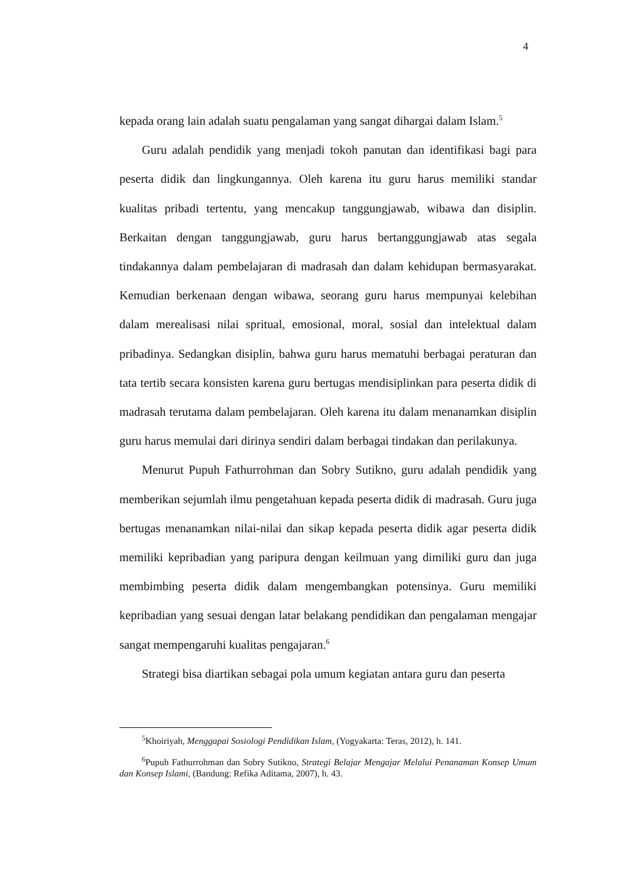4
kepada orang lain adalah suatu pengalaman yang sangat dihargai dalam Islam.<sup>5</sup>
Guru adalah pendidik yang menjadi tokoh panutan dan identifikasi bagi para peserta didik dan lingkungannya. Oleh karena itu guru harus memiliki standar kualitas pribadi tertentu, yang mencakup tanggungjawab, wibawa dan disiplin. Berkaitan dengan tanggungjawab, guru harus bertanggungjawab atas segala tindakannya dalam pembelajaran di madrasah dan dalam kehidupan bermasyarakat. Kemudian berkenaan dengan wibawa, seorang guru harus mempunyai kelebihan dalam merealisasi nilai spritual, emosional, moral, sosial dan intelektual dalam pribadinya. Sedangkan disiplin, bahwa guru harus mematuhi berbagai peraturan dan tata tertib secara konsisten karena guru bertugas mendisiplinkan para peserta didik di madrasah terutama dalam pembelajaran. Oleh karena itu dalam menanamkan disiplin guru harus memulai dari dirinya sendiri dalam berbagai tindakan dan perilakunya.
Menurut Pupuh Fathurrohman dan Sobry Sutikno, guru adalah pendidik yang memberikan sejumlah ilmu pengetahuan kepada peserta didik di madrasah. Guru juga bertugas menanamkan nilai-nilai dan sikap kepada peserta didik agar peserta didik memiliki kepribadian yang paripura dengan keilmuan yang dimiliki guru dan juga membimbing peserta didik dalam mengembangkan potensinya. Guru memiliki kepribadian yang sesuai dengan latar belakang pendidikan dan pengalaman mengajar sangat mempengaruhi kualitas pengajaran.<sup>6</sup>
Strategi bisa diartikan sebagai pola umum kegiatan antara guru dan peserta
<sup>5</sup> Khoiriyah, Menggapai Sosiologi Pendidikan Islam, (Yogyakarta: Teras, 2012), h. 141.
<sup>6</sup> Pupuh Fathurrohman dan Sobry Sutikno, Strategi Belajar Mengajar Melalui Penanaman Konsep Umum dan Konsep Islami, (Bandung: Refika Aditama, 2007), h. 43.